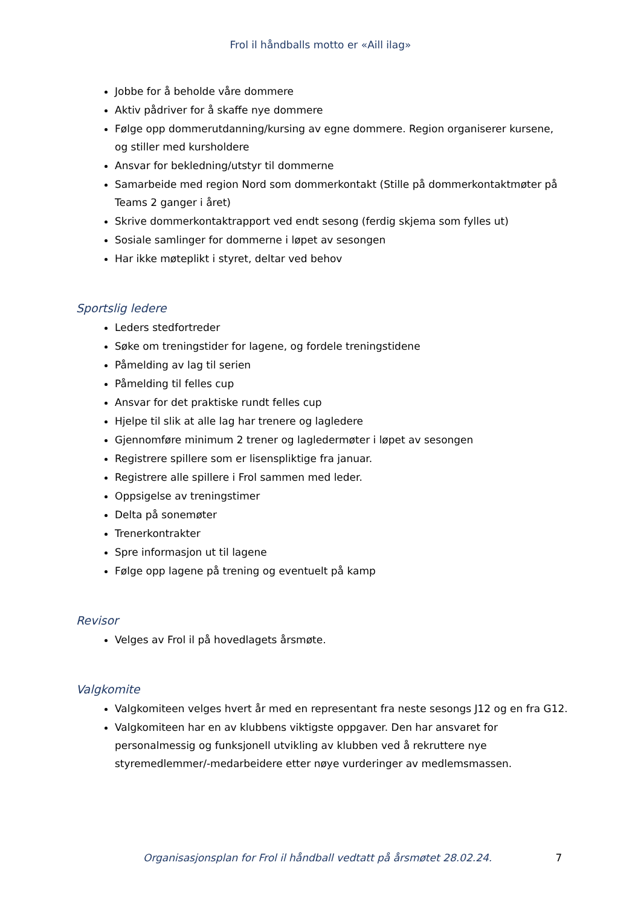Frol il håndballs motto er «Aill ilag»
Jobbe for å beholde våre dommere
Aktiv pådriver for å skaffe nye dommere
Følge opp dommerutdanning/kursing av egne dommere. Region organiserer kursene, og stiller med kursholdere
Ansvar for bekledning/utstyr til dommerne
Samarbeide med region Nord som dommerkontakt (Stille på dommerkontaktmøter på Teams 2 ganger i året)
Skrive dommerkontaktrapport ved endt sesong (ferdig skjema som fylles ut)
Sosiale samlinger for dommerne i løpet av sesongen
Har ikke møteplikt i styret, deltar ved behov
Sportslig ledere
Leders stedfortreder
Søke om treningstider for lagene, og fordele treningstidene
Påmelding av lag til serien
Påmelding til felles cup
Ansvar for det praktiske rundt felles cup
Hjelpe til slik at alle lag har trenere og lagledere
Gjennomføre minimum 2 trener og lagledermøter i løpet av sesongen
Registrere spillere som er lisenspliktige fra januar.
Registrere alle spillere i Frol sammen med leder.
Oppsigelse av treningstimer
Delta på sonemøter
Trenerkontrakter
Spre informasjon ut til lagene
Følge opp lagene på trening og eventuelt på kamp
Revisor
Velges av Frol il på hovedlagets årsmøte.
Valgkomite
Valgkomiteen velges hvert år med en representant fra neste sesongs J12 og en fra G12.
Valgkomiteen har en av klubbens viktigste oppgaver. Den har ansvaret for personalmessig og funksjonell utvikling av klubben ved å rekruttere nye styremedlemmer/-medarbeidere etter nøye vurderinger av medlemsmassen.
Organisasjonsplan for Frol il håndball vedtatt på årsmøtet 28.02.24. 7